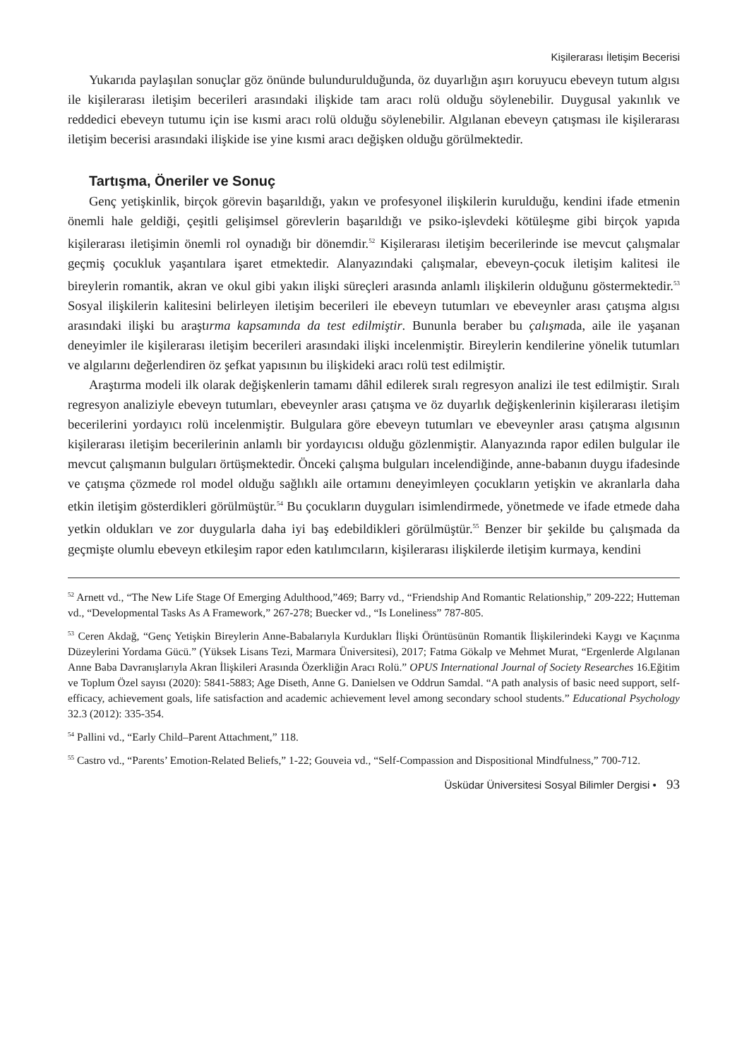Kişilerarası İletişim Becerisi
Yukarıda paylaşılan sonuçlar göz önünde bulundurulduğunda, öz duyarlığın aşırı koruyucu ebeveyn tutum algısı ile kişilerarası iletişim becerileri arasındaki ilişkide tam aracı rolü olduğu söylenebilir. Duygusal yakınlık ve reddedici ebeveyn tutumu için ise kısmi aracı rolü olduğu söylenebilir. Algılanan ebeveyn çatışması ile kişilerarası iletişim becerisi arasındaki ilişkide ise yine kısmi aracı değişken olduğu görülmektedir.
Tartışma, Öneriler ve Sonuç
Genç yetişkinlik, birçok görevin başarıldığı, yakın ve profesyonel ilişkilerin kurulduğu, kendini ifade etmenin önemli hale geldiği, çeşitli gelişimsel görevlerin başarıldığı ve psiko-işlevdeki kötüleşme gibi birçok yapıda kişilerarası iletişimin önemli rol oynadığı bir dönemdir.<sup>52</sup> Kişilerarası iletişim becerilerinde ise mevcut çalışmalar geçmiş çocukluk yaşantılara işaret etmektedir. Alanyazındaki çalışmalar, ebeveyn-çocuk iletişim kalitesi ile bireylerin romantik, akran ve okul gibi yakın ilişki süreçleri arasında anlamlı ilişkilerin olduğunu göstermektedir.<sup>53</sup> Sosyal ilişkilerin kalitesini belirleyen iletişim becerileri ile ebeveyn tutumları ve ebeveynler arası çatışma algısı arasındaki ilişki bu araştırma kapsamında da test edilmiştir. Bununla beraber bu çalışmada, aile ile yaşanan deneyimler ile kişilerarası iletişim becerileri arasındaki ilişki incelenmiştir. Bireylerin kendilerine yönelik tutumları ve algılarını değerlendiren öz şefkat yapısının bu ilişkideki aracı rolü test edilmiştir.
Araştırma modeli ilk olarak değişkenlerin tamamı dâhil edilerek sıralı regresyon analizi ile test edilmiştir. Sıralı regresyon analiziyle ebeveyn tutumları, ebeveynler arası çatışma ve öz duyarlık değişkenlerinin kişilerarası iletişim becerilerini yordayıcı rolü incelenmiştir. Bulgulara göre ebeveyn tutumları ve ebeveynler arası çatışma algısının kişilerarası iletişim becerilerinin anlamlı bir yordayıcısı olduğu gözlenmiştir. Alanyazında rapor edilen bulgular ile mevcut çalışmanın bulguları örtüşmektedir. Önceki çalışma bulguları incelendiğinde, anne-babanın duygu ifadesinde ve çatışma çözmede rol model olduğu sağlıklı aile ortamını deneyimleyen çocukların yetişkin ve akranlarla daha etkin iletişim gösterdikleri görülmüştür.<sup>54</sup> Bu çocukların duyguları isimlendirmede, yönetmede ve ifade etmede daha yetkin oldukları ve zor duygularla daha iyi baş edebildikleri görülmüştür.<sup>55</sup> Benzer bir şekilde bu çalışmada da geçmişte olumlu ebeveyn etkileşim rapor eden katılımcıların, kişilerarası ilişkilerde iletişim kurmaya, kendini
<sup>52</sup> Arnett vd., “The New Life Stage Of Emerging Adulthood,”469; Barry vd., “Friendship And Romantic Relationship,” 209-222; Hutteman vd., “Developmental Tasks As A Framework,” 267-278; Buecker vd., “Is Loneliness” 787-805.
<sup>53</sup> Ceren Akdağ, “Genç Yetişkin Bireylerin Anne-Babalarıyla Kurdukları İlişki Örüntüsünün Romantik İlişkilerindeki Kaygı ve Kaçınma Düzeylerini Yordama Gücü.” (Yüksek Lisans Tezi, Marmara Üniversitesi), 2017; Fatma Gökalp ve Mehmet Murat, “Ergenlerde Algılanan Anne Baba Davranışlarıyla Akran İlişkileri Arasında Özerkliğin Aracı Rolü.” OPUS International Journal of Society Researches 16.Eğitim ve Toplum Özel sayısı (2020): 5841-5883; Age Diseth, Anne G. Danielsen ve Oddrun Samdal. “A path analysis of basic need support, self-efficacy, achievement goals, life satisfaction and academic achievement level among secondary school students.” Educational Psychology 32.3 (2012): 335-354.
<sup>54</sup> Pallini vd., “Early Child–Parent Attachment,” 118.
<sup>55</sup> Castro vd., “Parents’ Emotion-Related Beliefs,” 1-22; Gouveia vd., “Self-Compassion and Dispositional Mindfulness,” 700-712.
Üsküdar Üniversitesi Sosyal Bilimler Dergisi • 93